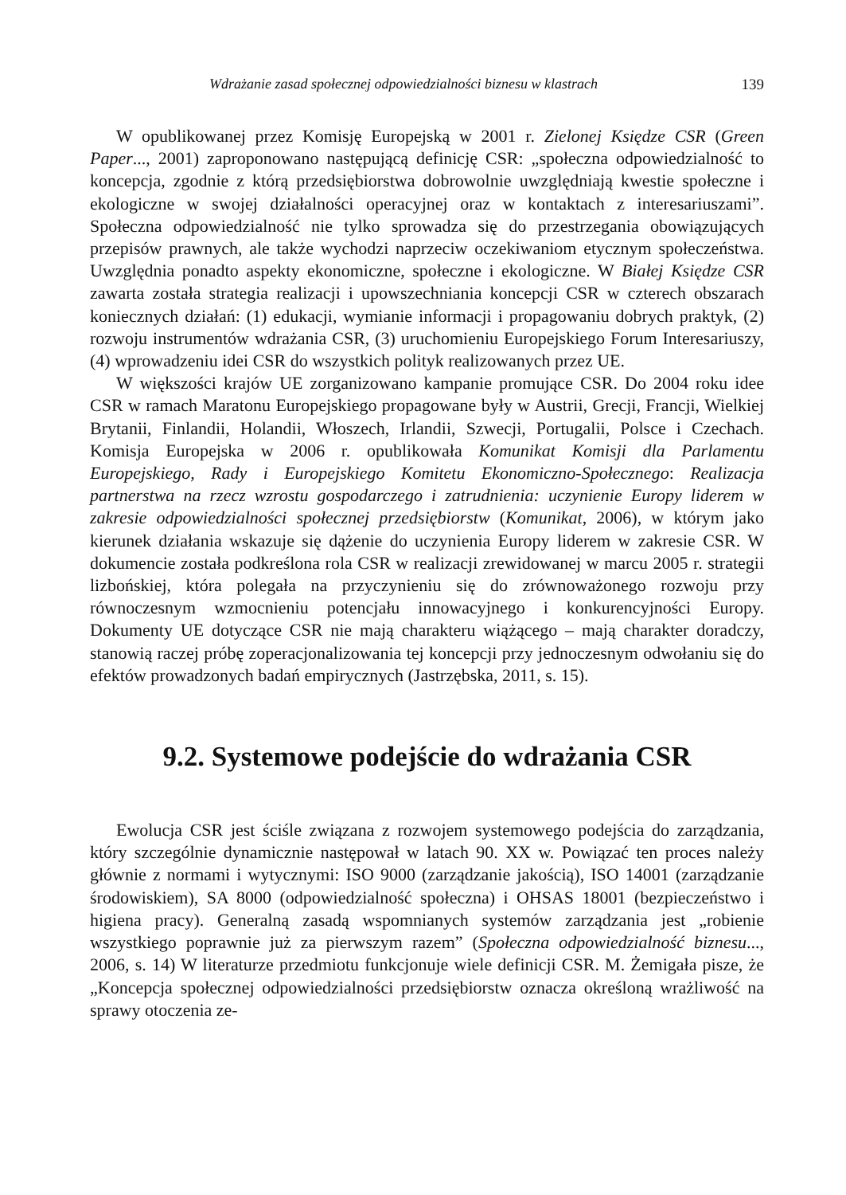Wdrażanie zasad społecznej odpowiedzialności biznesu w klastrach 139
W opublikowanej przez Komisję Europejską w 2001 r. Zielonej Księdze CSR (Green Paper..., 2001) zaproponowano następującą definicję CSR: „społeczna odpowiedzialność to koncepcja, zgodnie z którą przedsiębiorstwa dobrowolnie uwzględniają kwestie społeczne i ekologiczne w swojej działalności operacyjnej oraz w kontaktach z interesariuszami”. Społeczna odpowiedzialność nie tylko sprowadza się do przestrzegania obowiązujących przepisów prawnych, ale także wychodzi naprzeciw oczekiwaniom etycznym społeczeństwa. Uwzględnia ponadto aspekty ekonomiczne, społeczne i ekologiczne. W Białej Księdze CSR zawarta została strategia realizacji i upowszechniania koncepcji CSR w czterech obszarach koniecznych działań: (1) edukacji, wymianie informacji i propagowaniu dobrych praktyk, (2) rozwoju instrumentów wdrażania CSR, (3) uruchomieniu Europejskiego Forum Interesariuszy, (4) wprowadzeniu idei CSR do wszystkich polityk realizowanych przez UE.
W większości krajów UE zorganizowano kampanie promujące CSR. Do 2004 roku idee CSR w ramach Maratonu Europejskiego propagowane były w Austrii, Grecji, Francji, Wielkiej Brytanii, Finlandii, Holandii, Włoszech, Irlandii, Szwecji, Portugalii, Polsce i Czechach. Komisja Europejska w 2006 r. opublikowała Komunikat Komisji dla Parlamentu Europejskiego, Rady i Europejskiego Komitetu Ekonomiczno-Społecznego: Realizacja partnerstwa na rzecz wzrostu gospodarczego i zatrudnienia: uczynienie Europy liderem w zakresie odpowiedzialności społecznej przedsiębiorstw (Komunikat, 2006), w którym jako kierunek działania wskazuje się dążenie do uczynienia Europy liderem w zakresie CSR. W dokumencie została podkreślona rola CSR w realizacji zrewidowanej w marcu 2005 r. strategii lizbońskiej, która polegała na przyczynieniu się do zrównoważonego rozwoju przy równoczesnym wzmocnieniu potencjału innowacyjnego i konkurencyjności Europy. Dokumenty UE dotyczące CSR nie mają charakteru wiążącego – mają charakter doradczy, stanowią raczej próbę zoperacjonalizowania tej koncepcji przy jednoczesnym odwołaniu się do efektów prowadzonych badań empirycznych (Jastrzębska, 2011, s. 15).
9.2. Systemowe podejście do wdrażania CSR
Ewolucja CSR jest ściśle związana z rozwojem systemowego podejścia do zarządzania, który szczególnie dynamicznie następował w latach 90. XX w. Powiązać ten proces należy głównie z normami i wytycznymi: ISO 9000 (zarządzanie jakością), ISO 14001 (zarządzanie środowiskiem), SA 8000 (odpowiedzialność społeczna) i OHSAS 18001 (bezpieczeństwo i higiena pracy). Generalną zasadą wspomnianych systemów zarządzania jest „robienie wszystkiego poprawnie już za pierwszym razem” (Społeczna odpowiedzialność biznesu..., 2006, s. 14) W literaturze przedmiotu funkcjonuje wiele definicji CSR. M. Żemigała pisze, że „Koncepcja społecznej odpowiedzialności przedsiębiorstw oznacza określoną wrażliwość na sprawy otoczenia ze-